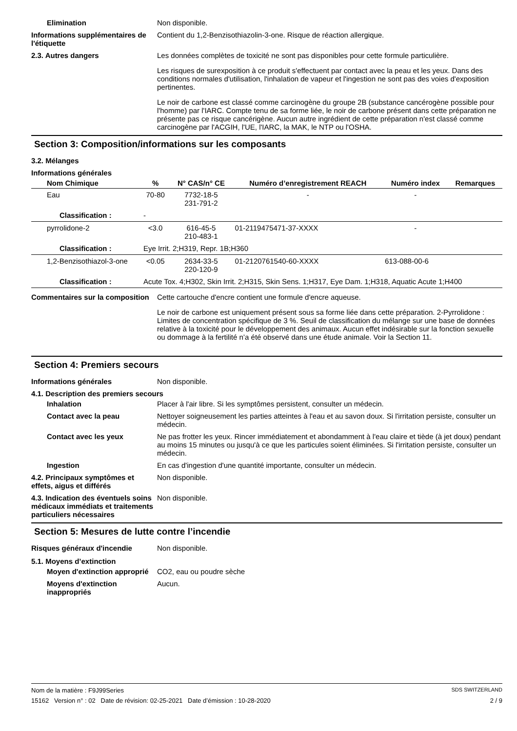Elimination Non disponible.
Informations supplémentaires de l'étiquette
Contient du 1,2-Benzisothiazolin-3-one. Risque de réaction allergique.
2.3. Autres dangers Les données complètes de toxicité ne sont pas disponibles pour cette formule particulière.
Les risques de surexposition à ce produit s'effectuent par contact avec la peau et les yeux. Dans des conditions normales d'utilisation, l'inhalation de vapeur et l'ingestion ne sont pas des voies d'exposition pertinentes.
Le noir de carbone est classé comme carcinogène du groupe 2B (substance cancérogène possible pour l'homme) par l'IARC. Compte tenu de sa forme liée, le noir de carbone présent dans cette préparation ne présente pas ce risque cancérigène. Aucun autre ingrédient de cette préparation n'est classé comme carcinogène par l'ACGIH, l'UE, l'IARC, la MAK, le NTP ou l'OSHA.
Section 3: Composition/informations sur les composants
3.2. Mélanges
Informations générales
| Nom Chimique | % | N° CAS/n° CE | Numéro d’enregistrement REACH | Numéro index | Remarques |
| --- | --- | --- | --- | --- | --- |
| Eau | 70-80 | 7732-18-5 231-791-2 | - | - | |
| Classification : | - | | | | |
| pyrrolidone-2 | <3.0 | 616-45-5 210-483-1 | 01-2119475471-37-XXXX | - | |
| Classification : | Eye Irrit. 2;H319, Repr. 1B;H360 | | | | |
| 1,2-Benzisothiazol-3-one | <0.05 | 2634-33-5 220-120-9 | 01-2120761540-60-XXXX | 613-088-00-6 | |
| Classification : | Acute Tox. 4;H302, Skin Irrit. 2;H315, Skin Sens. 1;H317, Eye Dam. 1;H318, Aquatic Acute 1;H400 | | | | |
Commentaires sur la composition
Cette cartouche d'encre contient une formule d'encre aqueuse.
Le noir de carbone est uniquement présent sous sa forme liée dans cette préparation. 2-Pyrrolidone : Limites de concentration spécifique de 3 %. Seuil de classification du mélange sur une base de données relative à la toxicité pour le développement des animaux. Aucun effet indésirable sur la fonction sexuelle ou dommage à la fertilité n’a été observé dans une étude animale. Voir la Section 11.
Section 4: Premiers secours
Informations générales Non disponible.
4.1. Description des premiers secours
Inhalation Placer à l'air libre. Si les symptômes persistent, consulter un médecin.
Contact avec la peau Nettoyer soigneusement les parties atteintes à l'eau et au savon doux. Si l'irritation persiste, consulter un médecin.
Contact avec les yeux Ne pas frotter les yeux. Rincer immédiatement et abondamment à l'eau claire et tiède (à jet doux) pendant au moins 15 minutes ou jusqu'à ce que les particules soient éliminées. Si l'irritation persiste, consulter un médecin.
Ingestion En cas d'ingestion d'une quantité importante, consulter un médecin.
4.2. Principaux symptômes et effets, aigus et différés
Non disponible.
4.3. Indication des éventuels soins médicaux immédiats et traitements particuliers nécessaires
Non disponible.
Section 5: Mesures de lutte contre l’incendie
Risques généraux d'incendie Non disponible.
5.1. Moyens d’extinction
Moyen d'extinction approprié
CO2, eau ou poudre sèche
Moyens d'extinction inappropriés
Aucun.
Nom de la matière : F9J99Series SDS SWITZERLAND
15162 Version n° : 02 Date de révision: 02-25-2021 Date d’émission : 10-28-2020 2 / 9